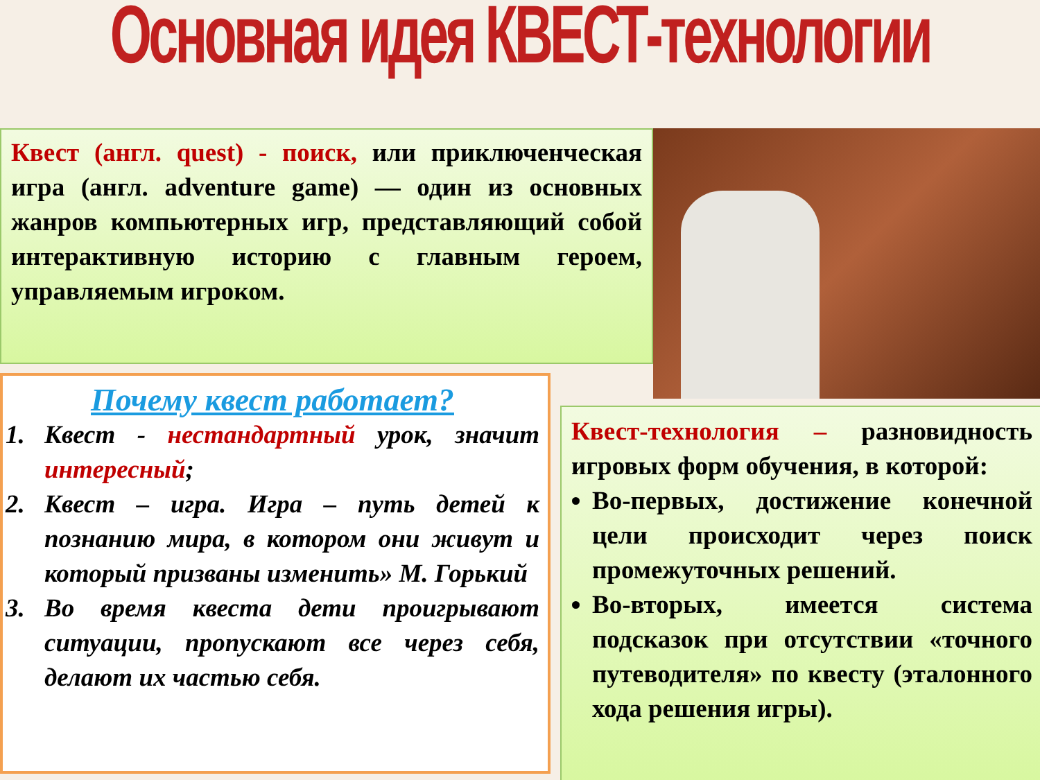Основная идея КВЕСТ-технологии
Квест (англ. quest) - поиск, или приключенческая игра (англ. adventure game) — один из основных жанров компьютерных игр, представляющий собой интерактивную историю с главным героем, управляемым игроком.
Почему квест работает?
1. Квест - нестандартный урок, значит интересный;
2. Квест – игра. Игра – путь детей к познанию мира, в котором они живут и который призваны изменить» М. Горький
3. Во время квеста дети проигрывают ситуации, пропускают все через себя, делают их частью себя.
Квест-технология – разновидность игровых форм обучения, в которой:
Во-первых, достижение конечной цели происходит через поиск промежуточных решений.
Во-вторых, имеется система подсказок при отсутствии «точного путеводителя» по квесту (эталонного хода решения игры).